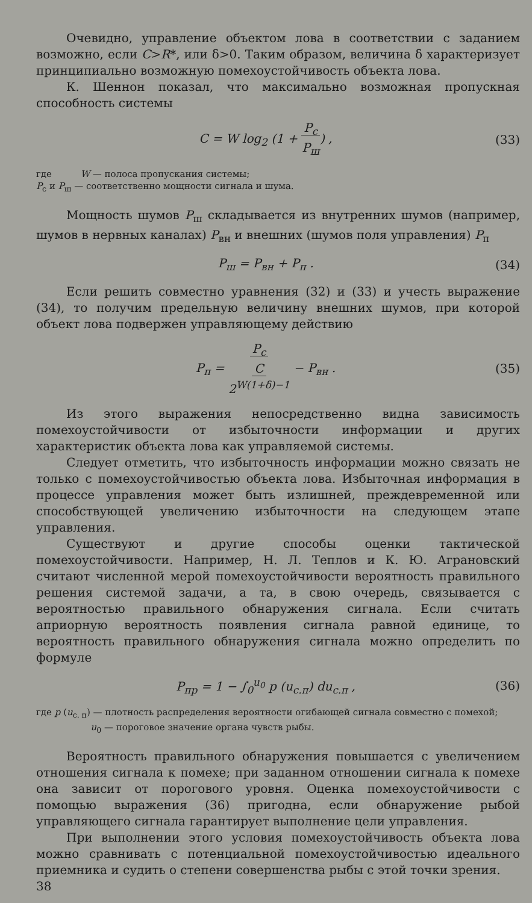Очевидно, управление объектом лова в соответствии с заданием возможно, если C>R*, или δ>0. Таким образом, величина δ характеризует принципиально возможную помехоустойчивость объекта лова.
К. Шеннон показал, что максимально возможная пропускная способность системы
C = W log<sub>2</sub> (1 + P<sub>с</sub>
P<sub>ш</sub>) , (33)
где W — полоса пропускания системы;
P<sub>с</sub> и P<sub>ш</sub> — соответственно мощности сигнала и шума.
Мощность шумов P<sub>ш</sub> складывается из внутренних шумов (например, шумов в нервных каналах) P<sub>вн</sub> и внешних (шумов поля управления) P<sub>п</sub>
P<sub>ш</sub> = P<sub>вн</sub> + P<sub>п</sub> . (34)
Если решить совместно уравнения (32) и (33) и учесть выражение (34), то получим предельную величину внешних шумов, при которой объект лова подвержен управляющему действию
P<sub>п</sub> = P<sub>с</sub>
C
2<sup>W(1+δ)−1</sup> − P<sub>вн</sub> . (35)
Из этого выражения непосредственно видна зависимость помехоустойчивости от избыточности информации и других характеристик объекта лова как управляемой системы.
Следует отметить, что избыточность информации можно связать не только с помехоустойчивостью объекта лова. Избыточная информация в процессе управления может быть излишней, преждевременной или способствующей увеличению избыточности на следующем этапе управления.
Существуют и другие способы оценки тактической помехоустойчивости. Например, Н. Л. Теплов и К. Ю. Аграновский считают численной мерой помехоустойчивости вероятность правильного решения системой задачи, а та, в свою очередь, связывается с вероятностью правильного обнаружения сигнала. Если считать априорную вероятность появления сигнала равной единице, то вероятность правильного обнаружения сигнала можно определить по формуле
P<sub>пр</sub> = 1 − ∫<sub>0</sub><sup>u<sub>0</sub></sup> p (u<sub>с.п</sub>) du<sub>с.п</sub> , (36)
где p (u<sub>с. п</sub>) — плотность распределения вероятности огибающей сигнала совместно с помехой;
u<sub>0</sub> — пороговое значение органа чувств рыбы.
Вероятность правильного обнаружения повышается с увеличением отношения сигнала к помехе; при заданном отношении сигнала к помехе она зависит от порогового уровня. Оценка помехоустойчивости с помощью выражения (36) пригодна, если обнаружение рыбой управляющего сигнала гарантирует выполнение цели управления.
При выполнении этого условия помехоустойчивость объекта лова можно сравнивать с потенциальной помехоустойчивостью идеального приемника и судить о степени совершенства рыбы с этой точки зрения.
38